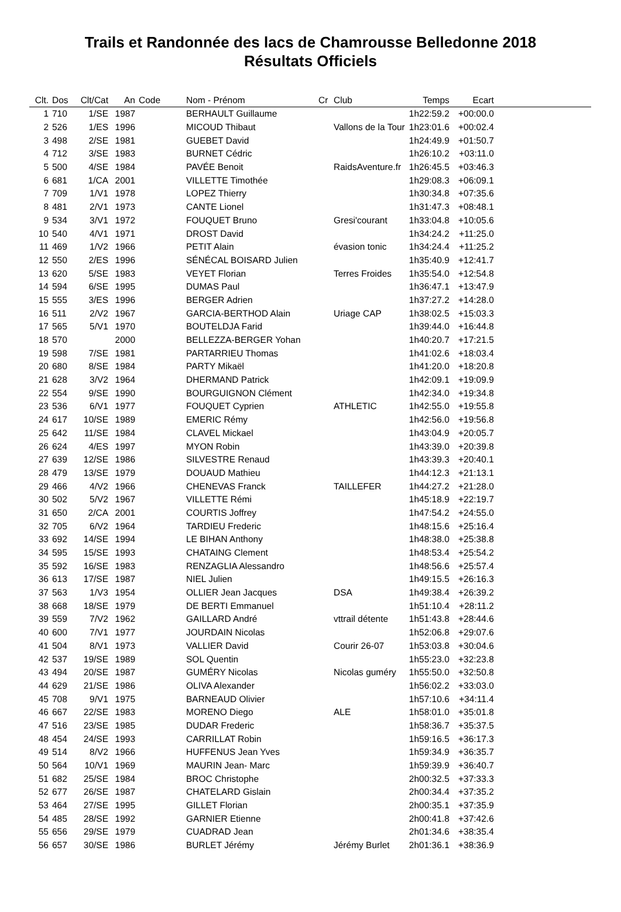Trails et Randonnée des lacs de Chamrousse Belledonne 2018
Résultats Officiels
| Clt. | Dos | Clt/Cat | An | Code | Nom - Prénom | Cr | Club | Temps | Ecart | |
| --- | --- | --- | --- | --- | --- | --- | --- | --- | --- | --- |
| 1 | 710 | 1/SE | 1987 | | BERHAULT Guillaume | | | 1h22:59.2 | +00:00.0 | |
| 2 | 526 | 1/ES | 1996 | | MICOUD Thibaut | | Vallons de la Tour | 1h23:01.6 | +00:02.4 | |
| 3 | 498 | 2/SE | 1981 | | GUEBET David | | | 1h24:49.9 | +01:50.7 | |
| 4 | 712 | 3/SE | 1983 | | BURNET Cédric | | | 1h26:10.2 | +03:11.0 | |
| 5 | 500 | 4/SE | 1984 | | PAVÉE Benoit | | RaidsAventure.fr | 1h26:45.5 | +03:46.3 | |
| 6 | 681 | 1/CA | 2001 | | VILLETTE Timothée | | | 1h29:08.3 | +06:09.1 | |
| 7 | 709 | 1/V1 | 1978 | | LOPEZ Thierry | | | 1h30:34.8 | +07:35.6 | |
| 8 | 481 | 2/V1 | 1973 | | CANTE Lionel | | | 1h31:47.3 | +08:48.1 | |
| 9 | 534 | 3/V1 | 1972 | | FOUQUET Bruno | | Gresi'courant | 1h33:04.8 | +10:05.6 | |
| 10 | 540 | 4/V1 | 1971 | | DROST David | | | 1h34:24.2 | +11:25.0 | |
| 11 | 469 | 1/V2 | 1966 | | PETIT Alain | | évasion tonic | 1h34:24.4 | +11:25.2 | |
| 12 | 550 | 2/ES | 1996 | | SÉNÉCAL BOISARD Julien | | | 1h35:40.9 | +12:41.7 | |
| 13 | 620 | 5/SE | 1983 | | VEYET Florian | | Terres Froides | 1h35:54.0 | +12:54.8 | |
| 14 | 594 | 6/SE | 1995 | | DUMAS Paul | | | 1h36:47.1 | +13:47.9 | |
| 15 | 555 | 3/ES | 1996 | | BERGER Adrien | | | 1h37:27.2 | +14:28.0 | |
| 16 | 511 | 2/V2 | 1967 | | GARCIA-BERTHOD Alain | | Uriage CAP | 1h38:02.5 | +15:03.3 | |
| 17 | 565 | 5/V1 | 1970 | | BOUTELDJA Farid | | | 1h39:44.0 | +16:44.8 | |
| 18 | 570 | | 2000 | | BELLEZZA-BERGER Yohan | | | 1h40:20.7 | +17:21.5 | |
| 19 | 598 | 7/SE | 1981 | | PARTARRIEU Thomas | | | 1h41:02.6 | +18:03.4 | |
| 20 | 680 | 8/SE | 1984 | | PARTY Mikaël | | | 1h41:20.0 | +18:20.8 | |
| 21 | 628 | 3/V2 | 1964 | | DHERMAND Patrick | | | 1h42:09.1 | +19:09.9 | |
| 22 | 554 | 9/SE | 1990 | | BOURGUIGNON Clément | | | 1h42:34.0 | +19:34.8 | |
| 23 | 536 | 6/V1 | 1977 | | FOUQUET Cyprien | | ATHLETIC | 1h42:55.0 | +19:55.8 | |
| 24 | 617 | 10/SE | 1989 | | EMERIC Rémy | | | 1h42:56.0 | +19:56.8 | |
| 25 | 642 | 11/SE | 1984 | | CLAVEL Mickael | | | 1h43:04.9 | +20:05.7 | |
| 26 | 624 | 4/ES | 1997 | | MYON Robin | | | 1h43:39.0 | +20:39.8 | |
| 27 | 639 | 12/SE | 1986 | | SILVESTRE Renaud | | | 1h43:39.3 | +20:40.1 | |
| 28 | 479 | 13/SE | 1979 | | DOUAUD Mathieu | | | 1h44:12.3 | +21:13.1 | |
| 29 | 466 | 4/V2 | 1966 | | CHENEVAS Franck | | TAILLEFER | 1h44:27.2 | +21:28.0 | |
| 30 | 502 | 5/V2 | 1967 | | VILLETTE Rémi | | | 1h45:18.9 | +22:19.7 | |
| 31 | 650 | 2/CA | 2001 | | COURTIS Joffrey | | | 1h47:54.2 | +24:55.0 | |
| 32 | 705 | 6/V2 | 1964 | | TARDIEU Frederic | | | 1h48:15.6 | +25:16.4 | |
| 33 | 692 | 14/SE | 1994 | | LE BIHAN Anthony | | | 1h48:38.0 | +25:38.8 | |
| 34 | 595 | 15/SE | 1993 | | CHATAING Clement | | | 1h48:53.4 | +25:54.2 | |
| 35 | 592 | 16/SE | 1983 | | RENZAGLIA Alessandro | | | 1h48:56.6 | +25:57.4 | |
| 36 | 613 | 17/SE | 1987 | | NIEL Julien | | | 1h49:15.5 | +26:16.3 | |
| 37 | 563 | 1/V3 | 1954 | | OLLIER Jean Jacques | | DSA | 1h49:38.4 | +26:39.2 | |
| 38 | 668 | 18/SE | 1979 | | DE BERTI Emmanuel | | | 1h51:10.4 | +28:11.2 | |
| 39 | 559 | 7/V2 | 1962 | | GAILLARD André | | vttrail détente | 1h51:43.8 | +28:44.6 | |
| 40 | 600 | 7/V1 | 1977 | | JOURDAIN Nicolas | | | 1h52:06.8 | +29:07.6 | |
| 41 | 504 | 8/V1 | 1973 | | VALLIER David | | Courir 26-07 | 1h53:03.8 | +30:04.6 | |
| 42 | 537 | 19/SE | 1989 | | SOL Quentin | | | 1h55:23.0 | +32:23.8 | |
| 43 | 494 | 20/SE | 1987 | | GUMÉRY Nicolas | | Nicolas guméry | 1h55:50.0 | +32:50.8 | |
| 44 | 629 | 21/SE | 1986 | | OLIVA Alexander | | | 1h56:02.2 | +33:03.0 | |
| 45 | 708 | 9/V1 | 1975 | | BARNEAUD Olivier | | | 1h57:10.6 | +34:11.4 | |
| 46 | 667 | 22/SE | 1983 | | MORENO Diego | | ALE | 1h58:01.0 | +35:01.8 | |
| 47 | 516 | 23/SE | 1985 | | DUDAR Frederic | | | 1h58:36.7 | +35:37.5 | |
| 48 | 454 | 24/SE | 1993 | | CARRILLAT Robin | | | 1h59:16.5 | +36:17.3 | |
| 49 | 514 | 8/V2 | 1966 | | HUFFENUS Jean Yves | | | 1h59:34.9 | +36:35.7 | |
| 50 | 564 | 10/V1 | 1969 | | MAURIN Jean- Marc | | | 1h59:39.9 | +36:40.7 | |
| 51 | 682 | 25/SE | 1984 | | BROC Christophe | | | 2h00:32.5 | +37:33.3 | |
| 52 | 677 | 26/SE | 1987 | | CHATELARD Gislain | | | 2h00:34.4 | +37:35.2 | |
| 53 | 464 | 27/SE | 1995 | | GILLET Florian | | | 2h00:35.1 | +37:35.9 | |
| 54 | 485 | 28/SE | 1992 | | GARNIER Etienne | | | 2h00:41.8 | +37:42.6 | |
| 55 | 656 | 29/SE | 1979 | | CUADRAD Jean | | | 2h01:34.6 | +38:35.4 | |
| 56 | 657 | 30/SE | 1986 | | BURLET Jérémy | | Jérémy Burlet | 2h01:36.1 | +38:36.9 | |